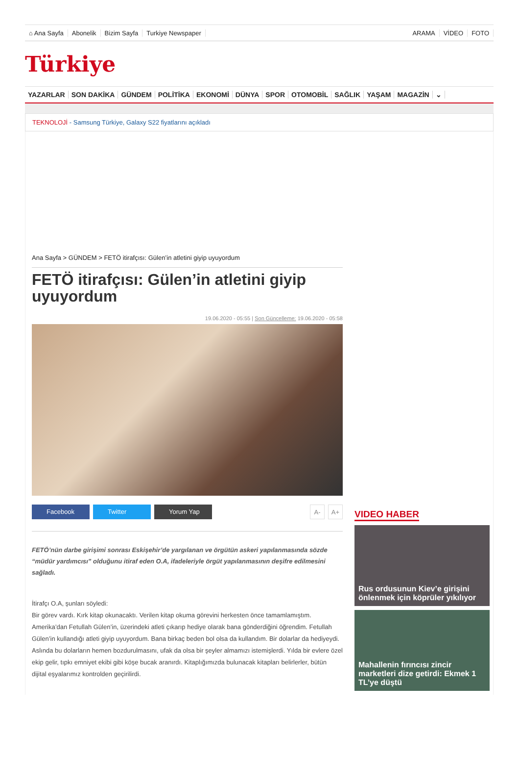⌂ Ana Sayfa Abonelik Bizim Sayfa Turkiye Newspaper
ARAMA VİDEO FOTO
Türkiye
YAZARLAR SON DAKİKA GÜNDEM POLİTİKA EKONOMİ DÜNYA SPOR OTOMOBİL SAĞLIK YAŞAM MAGAZİN ⌄
TEKNOLOJİ - Samsung Türkiye, Galaxy S22 fiyatlarını açıkladı
Ana Sayfa > GÜNDEM > FETÖ itirafçısı: Gülen’in atletini giyip uyuyordum
FETÖ itirafçısı: Gülen’in atletini giyip uyuyordum
19.06.2020 - 05:55 | Son Güncelleme: 19.06.2020 - 05:58
Facebook Twitter Yorum Yap A- A+
FETÖ’nün darbe girişimi sonrası Eskişehir’de yargılanan ve örgütün askeri yapılanmasında sözde “müdür yardımcısı” olduğunu itiraf eden O.A, ifadeleriyle örgüt yapılanmasının deşifre edilmesini sağladı.
İtirafçı O.A, şunları söyledi:
Bir görev vardı. Kırk kitap okunacaktı. Verilen kitap okuma görevini herkesten önce tamamlamıştım. Amerika’dan Fetullah Gülen’in, üzerindeki atleti çıkarıp hediye olarak bana gönderdiğini öğrendim. Fetullah Gülen’in kullandığı atleti giyip uyuyordum. Bana birkaç beden bol olsa da kullandım. Bir dolarlar da hediyeydi. Aslında bu dolarların hemen bozdurulmasını, ufak da olsa bir şeyler almamızı istemişlerdi. Yılda bir evlere özel ekip gelir, tıpkı emniyet ekibi gibi köşe bucak aranırdı. Kitaplığımızda bulunacak kitapları belirlerler, bütün dijital eşyalarımız kontrolden geçirilirdi.
VIDEO HABER
Rus ordusunun Kiev’e girişini önlenmek için köprüler yıkılıyor
Mahallenin fırıncısı zincir marketleri dize getirdi: Ekmek 1 TL’ye düştü